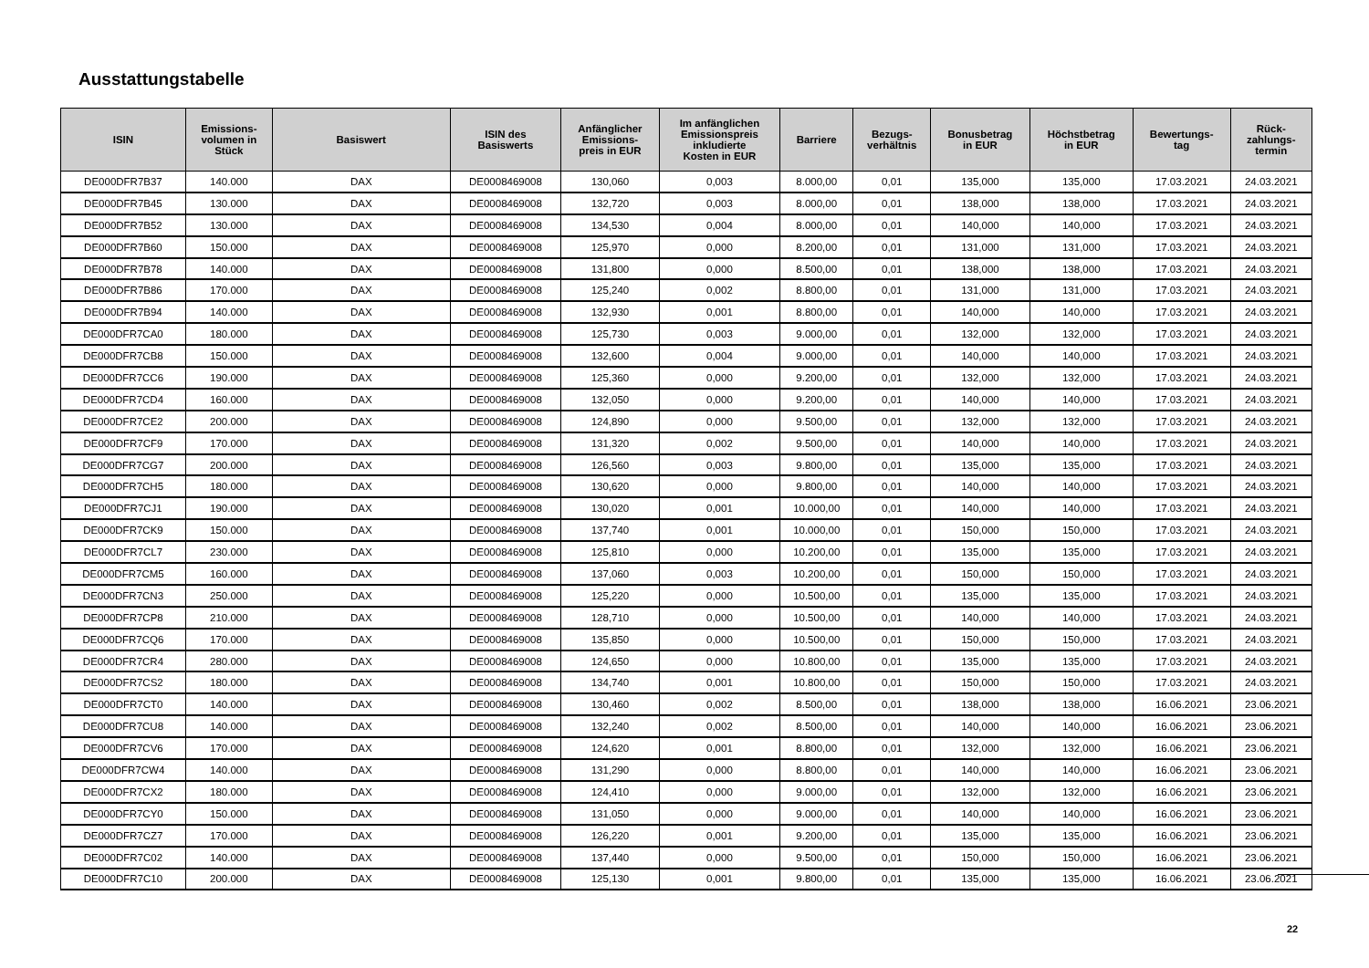Ausstattungstabelle
| ISIN | Emissions- volumen in Stück | Basiswert | ISIN des Basiswerts | Anfänglicher Emissions- preis in EUR | Im anfänglichen Emissionspreis inkludierte Kosten in EUR | Barriere | Bezugs- verhältnis | Bonusbetrag in EUR | Höchstbetrag in EUR | Bewertungs- tag | Rück- zahlungs- termin |
| --- | --- | --- | --- | --- | --- | --- | --- | --- | --- | --- | --- |
| DE000DFR7B37 | 140.000 | DAX | DE0008469008 | 130,060 | 0,003 | 8.000,00 | 0,01 | 135,000 | 135,000 | 17.03.2021 | 24.03.2021 |
| DE000DFR7B45 | 130.000 | DAX | DE0008469008 | 132,720 | 0,003 | 8.000,00 | 0,01 | 138,000 | 138,000 | 17.03.2021 | 24.03.2021 |
| DE000DFR7B52 | 130.000 | DAX | DE0008469008 | 134,530 | 0,004 | 8.000,00 | 0,01 | 140,000 | 140,000 | 17.03.2021 | 24.03.2021 |
| DE000DFR7B60 | 150.000 | DAX | DE0008469008 | 125,970 | 0,000 | 8.200,00 | 0,01 | 131,000 | 131,000 | 17.03.2021 | 24.03.2021 |
| DE000DFR7B78 | 140.000 | DAX | DE0008469008 | 131,800 | 0,000 | 8.500,00 | 0,01 | 138,000 | 138,000 | 17.03.2021 | 24.03.2021 |
| DE000DFR7B86 | 170.000 | DAX | DE0008469008 | 125,240 | 0,002 | 8.800,00 | 0,01 | 131,000 | 131,000 | 17.03.2021 | 24.03.2021 |
| DE000DFR7B94 | 140.000 | DAX | DE0008469008 | 132,930 | 0,001 | 8.800,00 | 0,01 | 140,000 | 140,000 | 17.03.2021 | 24.03.2021 |
| DE000DFR7CA0 | 180.000 | DAX | DE0008469008 | 125,730 | 0,003 | 9.000,00 | 0,01 | 132,000 | 132,000 | 17.03.2021 | 24.03.2021 |
| DE000DFR7CB8 | 150.000 | DAX | DE0008469008 | 132,600 | 0,004 | 9.000,00 | 0,01 | 140,000 | 140,000 | 17.03.2021 | 24.03.2021 |
| DE000DFR7CC6 | 190.000 | DAX | DE0008469008 | 125,360 | 0,000 | 9.200,00 | 0,01 | 132,000 | 132,000 | 17.03.2021 | 24.03.2021 |
| DE000DFR7CD4 | 160.000 | DAX | DE0008469008 | 132,050 | 0,000 | 9.200,00 | 0,01 | 140,000 | 140,000 | 17.03.2021 | 24.03.2021 |
| DE000DFR7CE2 | 200.000 | DAX | DE0008469008 | 124,890 | 0,000 | 9.500,00 | 0,01 | 132,000 | 132,000 | 17.03.2021 | 24.03.2021 |
| DE000DFR7CF9 | 170.000 | DAX | DE0008469008 | 131,320 | 0,002 | 9.500,00 | 0,01 | 140,000 | 140,000 | 17.03.2021 | 24.03.2021 |
| DE000DFR7CG7 | 200.000 | DAX | DE0008469008 | 126,560 | 0,003 | 9.800,00 | 0,01 | 135,000 | 135,000 | 17.03.2021 | 24.03.2021 |
| DE000DFR7CH5 | 180.000 | DAX | DE0008469008 | 130,620 | 0,000 | 9.800,00 | 0,01 | 140,000 | 140,000 | 17.03.2021 | 24.03.2021 |
| DE000DFR7CJ1 | 190.000 | DAX | DE0008469008 | 130,020 | 0,001 | 10.000,00 | 0,01 | 140,000 | 140,000 | 17.03.2021 | 24.03.2021 |
| DE000DFR7CK9 | 150.000 | DAX | DE0008469008 | 137,740 | 0,001 | 10.000,00 | 0,01 | 150,000 | 150,000 | 17.03.2021 | 24.03.2021 |
| DE000DFR7CL7 | 230.000 | DAX | DE0008469008 | 125,810 | 0,000 | 10.200,00 | 0,01 | 135,000 | 135,000 | 17.03.2021 | 24.03.2021 |
| DE000DFR7CM5 | 160.000 | DAX | DE0008469008 | 137,060 | 0,003 | 10.200,00 | 0,01 | 150,000 | 150,000 | 17.03.2021 | 24.03.2021 |
| DE000DFR7CN3 | 250.000 | DAX | DE0008469008 | 125,220 | 0,000 | 10.500,00 | 0,01 | 135,000 | 135,000 | 17.03.2021 | 24.03.2021 |
| DE000DFR7CP8 | 210.000 | DAX | DE0008469008 | 128,710 | 0,000 | 10.500,00 | 0,01 | 140,000 | 140,000 | 17.03.2021 | 24.03.2021 |
| DE000DFR7CQ6 | 170.000 | DAX | DE0008469008 | 135,850 | 0,000 | 10.500,00 | 0,01 | 150,000 | 150,000 | 17.03.2021 | 24.03.2021 |
| DE000DFR7CR4 | 280.000 | DAX | DE0008469008 | 124,650 | 0,000 | 10.800,00 | 0,01 | 135,000 | 135,000 | 17.03.2021 | 24.03.2021 |
| DE000DFR7CS2 | 180.000 | DAX | DE0008469008 | 134,740 | 0,001 | 10.800,00 | 0,01 | 150,000 | 150,000 | 17.03.2021 | 24.03.2021 |
| DE000DFR7CT0 | 140.000 | DAX | DE0008469008 | 130,460 | 0,002 | 8.500,00 | 0,01 | 138,000 | 138,000 | 16.06.2021 | 23.06.2021 |
| DE000DFR7CU8 | 140.000 | DAX | DE0008469008 | 132,240 | 0,002 | 8.500,00 | 0,01 | 140,000 | 140,000 | 16.06.2021 | 23.06.2021 |
| DE000DFR7CV6 | 170.000 | DAX | DE0008469008 | 124,620 | 0,001 | 8.800,00 | 0,01 | 132,000 | 132,000 | 16.06.2021 | 23.06.2021 |
| DE000DFR7CW4 | 140.000 | DAX | DE0008469008 | 131,290 | 0,000 | 8.800,00 | 0,01 | 140,000 | 140,000 | 16.06.2021 | 23.06.2021 |
| DE000DFR7CX2 | 180.000 | DAX | DE0008469008 | 124,410 | 0,000 | 9.000,00 | 0,01 | 132,000 | 132,000 | 16.06.2021 | 23.06.2021 |
| DE000DFR7CY0 | 150.000 | DAX | DE0008469008 | 131,050 | 0,000 | 9.000,00 | 0,01 | 140,000 | 140,000 | 16.06.2021 | 23.06.2021 |
| DE000DFR7CZ7 | 170.000 | DAX | DE0008469008 | 126,220 | 0,001 | 9.200,00 | 0,01 | 135,000 | 135,000 | 16.06.2021 | 23.06.2021 |
| DE000DFR7C02 | 140.000 | DAX | DE0008469008 | 137,440 | 0,000 | 9.500,00 | 0,01 | 150,000 | 150,000 | 16.06.2021 | 23.06.2021 |
| DE000DFR7C10 | 200.000 | DAX | DE0008469008 | 125,130 | 0,001 | 9.800,00 | 0,01 | 135,000 | 135,000 | 16.06.2021 | 23.06.2021 |
22